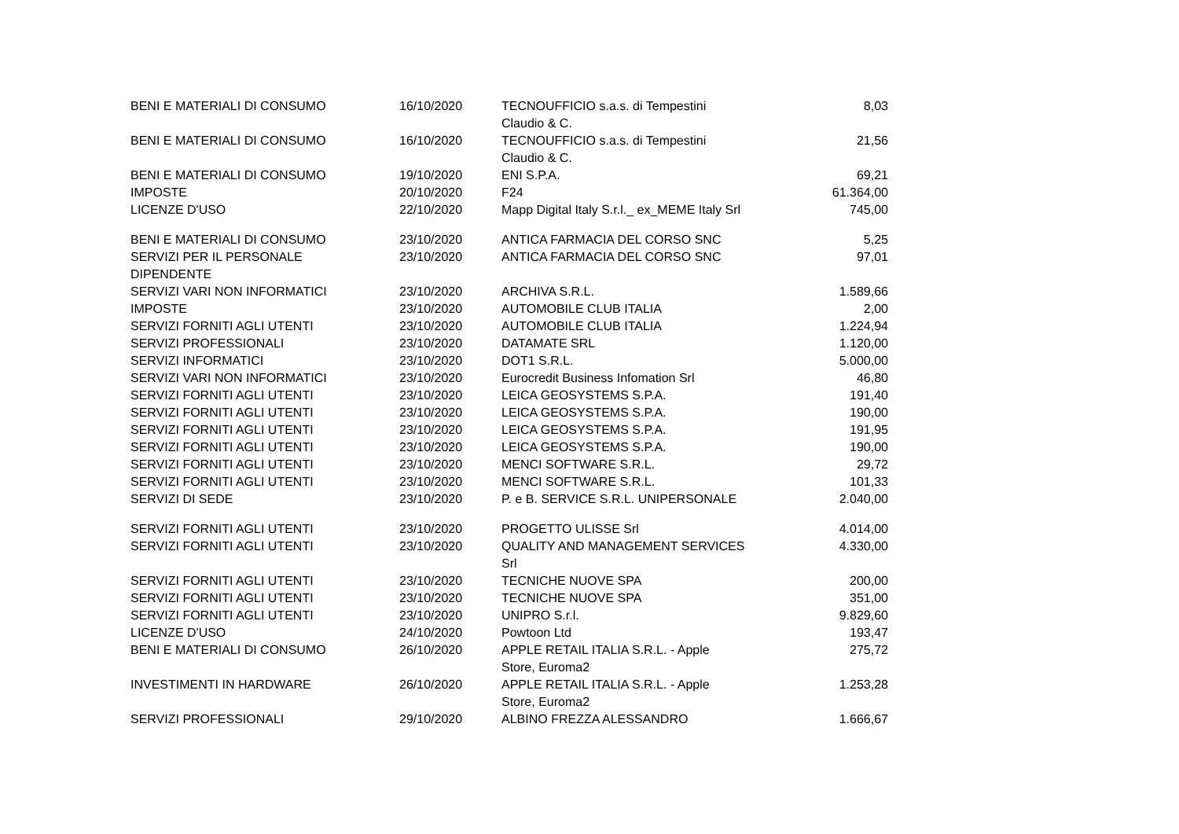| BENI E MATERIALI DI CONSUMO | 16/10/2020 | TECNOUFFICIO s.a.s. di Tempestini Claudio & C. | 8,03 |
| BENI E MATERIALI DI CONSUMO | 16/10/2020 | TECNOUFFICIO s.a.s. di Tempestini Claudio & C. | 21,56 |
| BENI E MATERIALI DI CONSUMO | 19/10/2020 | ENI S.P.A. | 69,21 |
| IMPOSTE | 20/10/2020 | F24 | 61.364,00 |
| LICENZE D'USO | 22/10/2020 | Mapp Digital Italy S.r.l._ ex_MEME Italy Srl | 745,00 |
| BENI E MATERIALI DI CONSUMO | 23/10/2020 | ANTICA FARMACIA DEL CORSO SNC | 5,25 |
| SERVIZI PER IL PERSONALE DIPENDENTE | 23/10/2020 | ANTICA FARMACIA DEL CORSO SNC | 97,01 |
| SERVIZI VARI NON INFORMATICI | 23/10/2020 | ARCHIVA S.R.L. | 1.589,66 |
| IMPOSTE | 23/10/2020 | AUTOMOBILE CLUB ITALIA | 2,00 |
| SERVIZI FORNITI AGLI UTENTI | 23/10/2020 | AUTOMOBILE CLUB ITALIA | 1.224,94 |
| SERVIZI PROFESSIONALI | 23/10/2020 | DATAMATE SRL | 1.120,00 |
| SERVIZI INFORMATICI | 23/10/2020 | DOT1 S.R.L. | 5.000,00 |
| SERVIZI VARI NON INFORMATICI | 23/10/2020 | Eurocredit Business Infomation Srl | 46,80 |
| SERVIZI FORNITI AGLI UTENTI | 23/10/2020 | LEICA GEOSYSTEMS S.P.A. | 191,40 |
| SERVIZI FORNITI AGLI UTENTI | 23/10/2020 | LEICA GEOSYSTEMS S.P.A. | 190,00 |
| SERVIZI FORNITI AGLI UTENTI | 23/10/2020 | LEICA GEOSYSTEMS S.P.A. | 191,95 |
| SERVIZI FORNITI AGLI UTENTI | 23/10/2020 | LEICA GEOSYSTEMS S.P.A. | 190,00 |
| SERVIZI FORNITI AGLI UTENTI | 23/10/2020 | MENCI SOFTWARE S.R.L. | 29,72 |
| SERVIZI FORNITI AGLI UTENTI | 23/10/2020 | MENCI SOFTWARE S.R.L. | 101,33 |
| SERVIZI DI SEDE | 23/10/2020 | P. e B. SERVICE S.R.L. UNIPERSONALE | 2.040,00 |
| SERVIZI FORNITI AGLI UTENTI | 23/10/2020 | PROGETTO ULISSE Srl | 4.014,00 |
| SERVIZI FORNITI AGLI UTENTI | 23/10/2020 | QUALITY AND MANAGEMENT SERVICES Srl | 4.330,00 |
| SERVIZI FORNITI AGLI UTENTI | 23/10/2020 | TECNICHE NUOVE SPA | 200,00 |
| SERVIZI FORNITI AGLI UTENTI | 23/10/2020 | TECNICHE NUOVE SPA | 351,00 |
| SERVIZI FORNITI AGLI UTENTI | 23/10/2020 | UNIPRO S.r.l. | 9.829,60 |
| LICENZE D'USO | 24/10/2020 | Powtoon Ltd | 193,47 |
| BENI E MATERIALI DI CONSUMO | 26/10/2020 | APPLE RETAIL ITALIA S.R.L. - Apple Store, Euroma2 | 275,72 |
| INVESTIMENTI IN HARDWARE | 26/10/2020 | APPLE RETAIL ITALIA S.R.L. - Apple Store, Euroma2 | 1.253,28 |
| SERVIZI PROFESSIONALI | 29/10/2020 | ALBINO FREZZA ALESSANDRO | 1.666,67 |